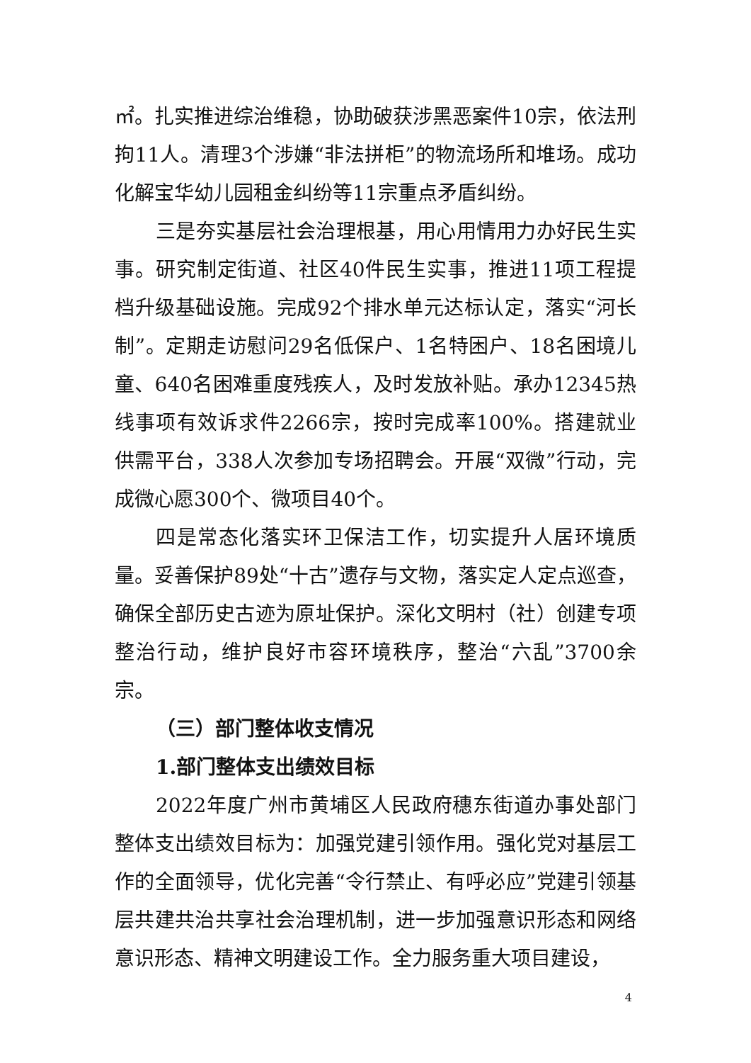㎡。扎实推进综治维稳，协助破获涉黑恶案件10宗，依法刑拘11人。清理3个涉嫌“非法拼柜”的物流场所和堆场。成功化解宝华幼儿园租金纠纷等11宗重点矛盾纠纷。
三是夯实基层社会治理根基，用心用情用力办好民生实事。研究制定街道、社区40件民生实事，推进11项工程提档升级基础设施。完成92个排水单元达标认定，落实“河长制”。定期走访慰问29名低保户、1名特困户、18名困境儿童、640名困难重度残疾人，及时发放补贴。承办12345热线事项有效诉求件2266宗，按时完成率100%。搭建就业供需平台，338人次参加专场招聘会。开展“双微”行动，完成微心愿300个、微项目40个。
四是常态化落实环卫保洁工作，切实提升人居环境质量。妥善保护89处“十古”遗存与文物，落实定人定点巡查，确保全部历史古迹为原址保护。深化文明村（社）创建专项整治行动，维护良好市容环境秩序，整治“六乱”3700余宗。
（三）部门整体收支情况
1.部门整体支出绩效目标
2022年度广州市黄埔区人民政府穗东街道办事处部门整体支出绩效目标为：加强党建引领作用。强化党对基层工作的全面领导，优化完善“令行禁止、有呼必应”党建引领基层共建共治共享社会治理机制，进一步加强意识形态和网络意识形态、精神文明建设工作。全力服务重大项目建设，
4